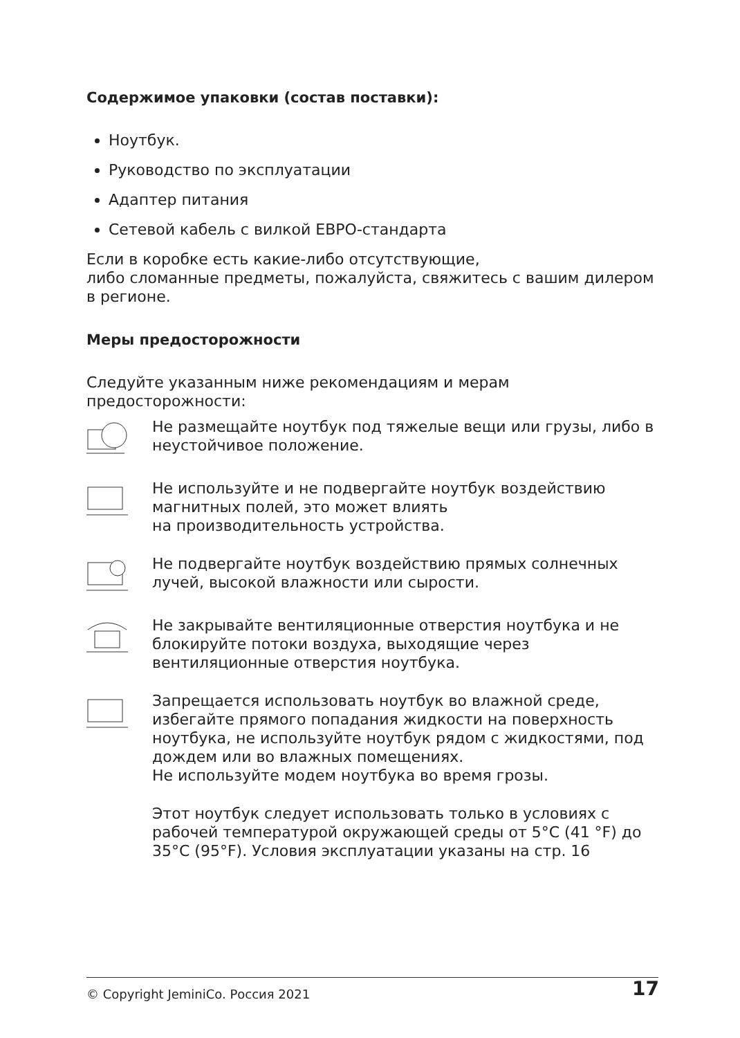Содержимое упаковки (состав поставки):
Ноутбук.
Руководство по эксплуатации
Адаптер питания
Сетевой кабель с вилкой ЕВРО-стандарта
Если в коробке есть какие-либо отсутствующие,
либо сломанные предметы, пожалуйста, свяжитесь с вашим дилером в регионе.
Меры предосторожности
Следуйте указанным ниже рекомендациям и мерам предосторожности:
Не размещайте ноутбук под тяжелые вещи или грузы, либо в неустойчивое положение.
Не используйте и не подвергайте ноутбук воздействию магнитных полей, это может влиять
на производительность устройства.
Не подвергайте ноутбук воздействию прямых солнечных лучей, высокой влажности или сырости.
Не закрывайте вентиляционные отверстия ноутбука и не блокируйте потоки воздуха, выходящие через вентиляционные отверстия ноутбука.
Запрещается использовать ноутбук во влажной среде, избегайте прямого попадания жидкости на поверхность ноутбука, не используйте ноутбук рядом с жидкостями, под дождем или во влажных помещениях.
Не используйте модем ноутбука во время грозы.
Этот ноутбук следует использовать только в условиях с рабочей температурой окружающей среды от 5°C (41 °F) до 35°C (95°F). Условия эксплуатации указаны на стр. 16
© Copyright JeminiCo. Россия 2021 17